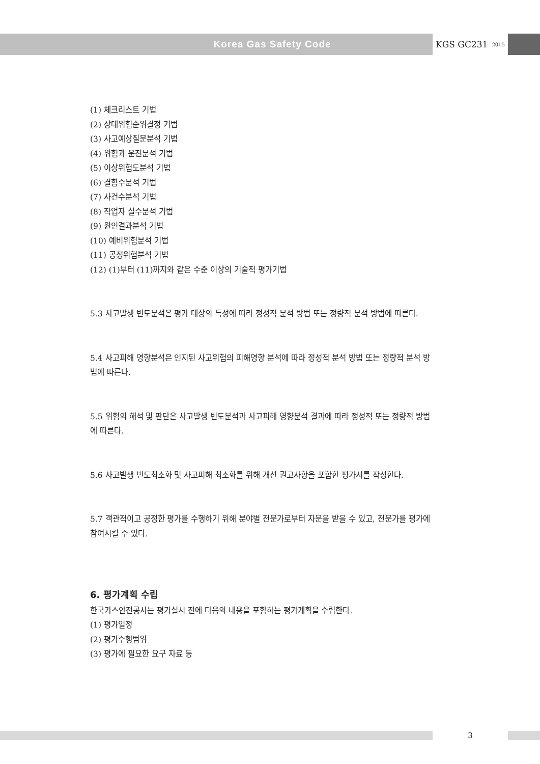Korea Gas Safety Code KGS GC231 <sup>2015</sup>
(1) 체크리스트 기법
(2) 상대위험순위결정 기법
(3) 사고예상질문분석 기법
(4) 위험과 운전분석 기법
(5) 이상위험도분석 기법
(6) 결함수분석 기법
(7) 사건수분석 기법
(8) 작업자 실수분석 기법
(9) 원인결과분석 기법
(10) 예비위험분석 기법
(11) 공정위험분석 기법
(12) (1)부터 (11)까지와 같은 수준 이상의 기술적 평가기법
5.3 사고발생 빈도분석은 평가 대상의 특성에 따라 정성적 분석 방법 또는 정량적 분석 방법에 따른다.
5.4 사고피해 영향분석은 인지된 사고위험의 피해영향 분석에 따라 정성적 분석 방법 또는 정량적 분석 방법에 따른다.
5.5 위험의 해석 및 판단은 사고발생 빈도분석과 사고피해 영향분석 결과에 따라 정성적 또는 정량적 방법에 따른다.
5.6 사고발생 빈도최소화 및 사고피해 최소화를 위해 개선 권고사항을 포함한 평가서를 작성한다.
5.7 객관적이고 공정한 평가를 수행하기 위해 분야별 전문가로부터 자문을 받을 수 있고, 전문가를 평가에 참여시킬 수 있다.
6. 평가계획 수립
한국가스안전공사는 평가실시 전에 다음의 내용을 포함하는 평가계획을 수립한다.
(1) 평가일정
(2) 평가수행범위
(3) 평가에 필요한 요구 자료 등
3